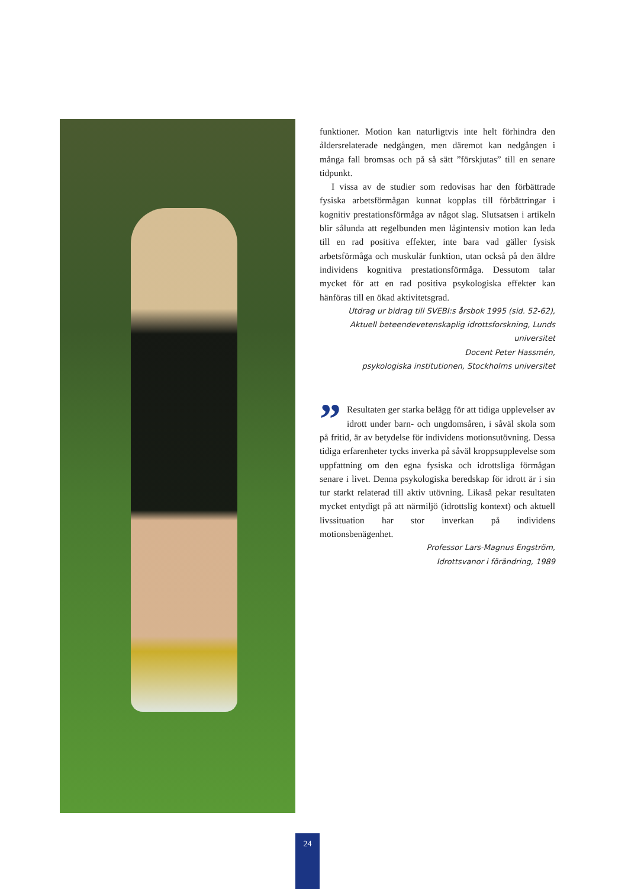funktioner. Motion kan naturligtvis inte helt förhindra den åldersrelaterade nedgången, men däremot kan nedgången i många fall bromsas och på så sätt ”förskjutas” till en senare tidpunkt.
I vissa av de studier som redovisas har den förbättrade fysiska arbetsförmågan kunnat kopplas till förbättringar i kognitiv prestationsförmåga av något slag. Slutsatsen i artikeln blir sålunda att regelbunden men lågintensiv motion kan leda till en rad positiva effekter, inte bara vad gäller fysisk arbetsförmåga och muskulär funktion, utan också på den äldre individens kognitiva prestationsförmåga. Dessutom talar mycket för att en rad positiva psykologiska effekter kan hänföras till en ökad aktivitetsgrad.
Utdrag ur bidrag till SVEBI:s årsbok 1995 (sid. 52-62),
Aktuell beteendevetenskaplig idrottsforskning, Lunds universitet
Docent Peter Hassmén,
psykologiska institutionen, Stockholms universitet
”
Resultaten ger starka belägg för att tidiga upplevelser av idrott under barn- och ungdomsåren, i såväl skola som på fritid, är av betydelse för individens motionsutövning. Dessa tidiga erfarenheter tycks inverka på såväl kroppsupplevelse som uppfattning om den egna fysiska och idrottsliga förmågan senare i livet. Denna psykologiska beredskap för idrott är i sin tur starkt relaterad till aktiv utövning. Likaså pekar resultaten mycket entydigt på att närmiljö (idrottslig kontext) och aktuell livssituation har stor inverkan på individens motionsbenägenhet.
Professor Lars-Magnus Engström,
Idrottsvanor i förändring, 1989
24